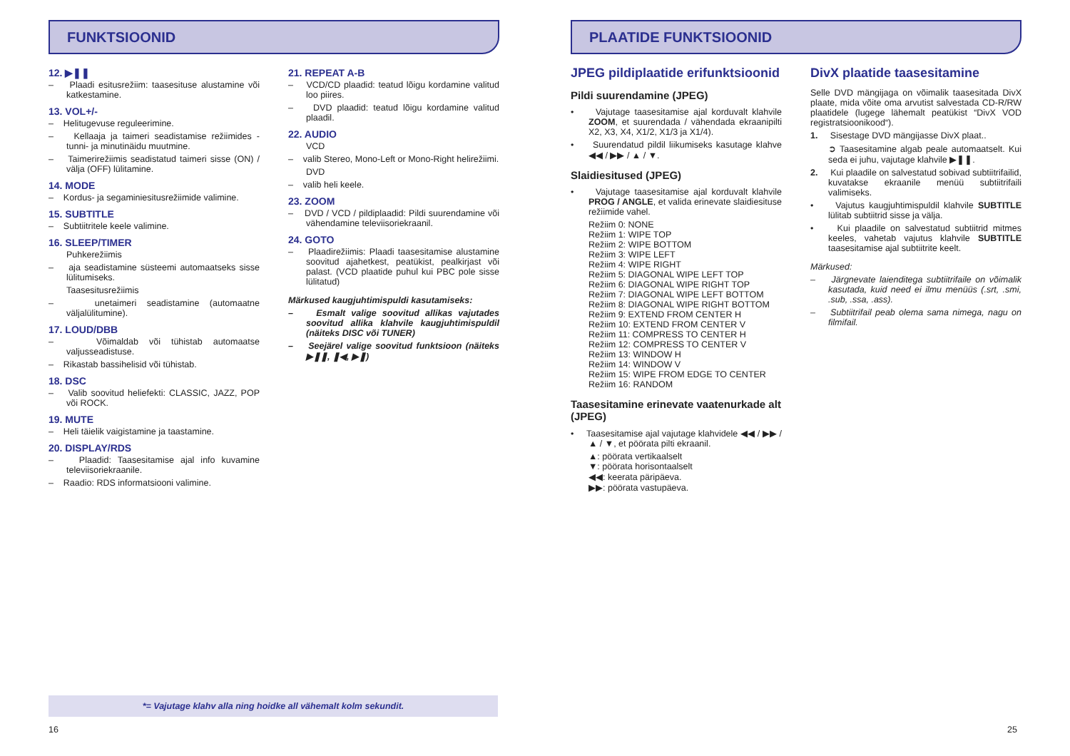FUNKTSIOONID
12. ▶❚❚
– Plaadi esitusrežiim: taasesituse alustamine või katkestamine.
13. VOL+/-
– Helitugevuse reguleerimine.
– Kellaaja ja taimeri seadistamise režiimides - tunni- ja minutinäidu muutmine.
– Taimerirežiimis seadistatud taimeri sisse (ON) / välja (OFF) lülitamine.
14. MODE
– Kordus- ja segaminiesitusrežiimide valimine.
15. SUBTITLE
– Subtiitritele keele valimine.
16. SLEEP/TIMER
Puhkerežiimis
– aja seadistamine süsteemi automaatseks sisse lülitumiseks.
Taasesitusrežiimis
– unetaimeri seadistamine (automaatne väljalülitumine).
17. LOUD/DBB
– Võimaldab või tühistab automaatse valjusseadistuse.
– Rikastab bassihelisid või tühistab.
18. DSC
– Valib soovitud heliefekti: CLASSIC, JAZZ, POP või ROCK.
19. MUTE
– Heli täielik vaigistamine ja taastamine.
20. DISPLAY/RDS
– Plaadid: Taasesitamise ajal info kuvamine televiisoriekraanile.
– Raadio: RDS informatsiooni valimine.
21. REPEAT A-B
– VCD/CD plaadid: teatud lõigu kordamine valitud loo piires.
– DVD plaadid: teatud lõigu kordamine valitud plaadil.
22. AUDIO
VCD
– valib Stereo, Mono-Left or Mono-Right helirežiimi.
DVD
– valib heli keele.
23. ZOOM
– DVD / VCD / pildiplaadid: Pildi suurendamine või vähendamine televiisoriekraanil.
24. GOTO
– Plaadirežiimis: Plaadi taasesitamise alustamine soovitud ajahetkest, peatükist, pealkirjast või palast. (VCD plaatide puhul kui PBC pole sisse lülitatud)
Märkused kaugjuhtimispuldi kasutamiseks:
– Esmalt valige soovitud allikas vajutades soovitud allika klahvile kaugjuhtimispuldil (näiteks DISC või TUNER)
– Seejärel valige soovitud funktsioon (näiteks ▶❚❚, ❚◀, ▶❚)
*= Vajutage klahv alla ning hoidke all vähemalt kolm sekundit.
16
PLAATIDE FUNKTSIOONID
JPEG pildiplaatide erifunktsioonid
Pildi suurendamine (JPEG)
• Vajutage taasesitamise ajal korduvalt klahvile ZOOM, et suurendada / vähendada ekraanipilti X2, X3, X4, X1/2, X1/3 ja X1/4).
• Suurendatud pildil liikumiseks kasutage klahve ◀◀ / ▶▶ / ▲ / ▼.
Slaidiesitused (JPEG)
• Vajutage taasesitamise ajal korduvalt klahvile PROG / ANGLE, et valida erinevate slaidiesituse režiimide vahel.
Režiim 0: NONE
Režiim 1: WIPE TOP
Režiim 2: WIPE BOTTOM
Režiim 3: WIPE LEFT
Režiim 4: WIPE RIGHT
Režiim 5: DIAGONAL WIPE LEFT TOP
Režiim 6: DIAGONAL WIPE RIGHT TOP
Režiim 7: DIAGONAL WIPE LEFT BOTTOM
Režiim 8: DIAGONAL WIPE RIGHT BOTTOM
Režiim 9: EXTEND FROM CENTER H
Režiim 10: EXTEND FROM CENTER V
Režiim 11: COMPRESS TO CENTER H
Režiim 12: COMPRESS TO CENTER V
Režiim 13: WINDOW H
Režiim 14: WINDOW V
Režiim 15: WIPE FROM EDGE TO CENTER
Režiim 16: RANDOM
Taasesitamine erinevate vaatenurkade alt (JPEG)
• Taasesitamise ajal vajutage klahvidele ◀◀ / ▶▶ / ▲ / ▼, et pöörata pilti ekraanil.
▲: pöörata vertikaalselt
▼: pöörata horisontaalselt
◀◀: keerata päripäeva.
▶▶: pöörata vastupäeva.
DivX plaatide taasesitamine
Selle DVD mängijaga on võimalik taasesitada DivX plaate, mida võite oma arvutist salvestada CD-R/RW plaatidele (lugege lähemalt peatükist “DivX VOD registratsioonikood“).
1. Sisestage DVD mängijasse DivX plaat..
➲ Taasesitamine algab peale automaatselt. Kui seda ei juhu, vajutage klahvile ▶❚❚.
2. Kui plaadile on salvestatud sobivad subtiitrifailid, kuvatakse ekraanile menüü subtiitrifaili valimiseks.
• Vajutus kaugjuhtimispuldil klahvile SUBTITLE lülitab subtiitrid sisse ja välja.
• Kui plaadile on salvestatud subtiitrid mitmes keeles, vahetab vajutus klahvile SUBTITLE taasesitamise ajal subtiitrite keelt.
Märkused:
– Järgnevate laienditega subtiitrifaile on võimalik kasutada, kuid need ei ilmu menüüs (.srt, .smi, .sub, .ssa, .ass).
– Subtiitrifail peab olema sama nimega, nagu on filmifail.
25